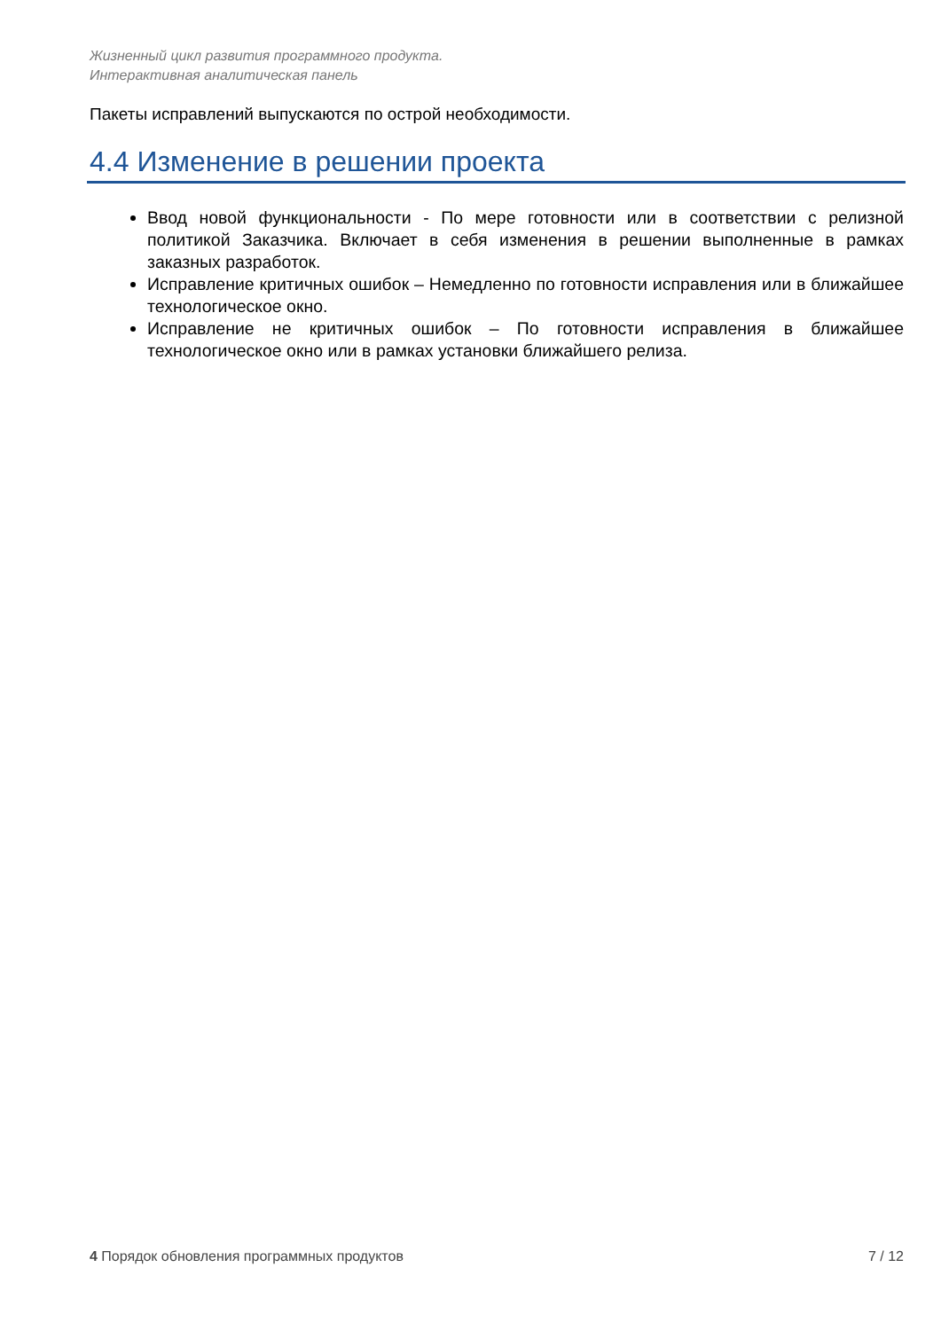Жизненный цикл развития программного продукта.
Интерактивная аналитическая панель
Пакеты исправлений выпускаются по острой необходимости.
4.4 Изменение в решении проекта
Ввод новой функциональности - По мере готовности или в соответствии с релизной политикой Заказчика. Включает в себя изменения в решении выполненные в рамках заказных разработок.
Исправление критичных ошибок – Немедленно по готовности исправления или в ближайшее технологическое окно.
Исправление не критичных ошибок – По готовности исправления в ближайшее технологическое окно или в рамках установки ближайшего релиза.
4 Порядок обновления программных продуктов 7 / 12